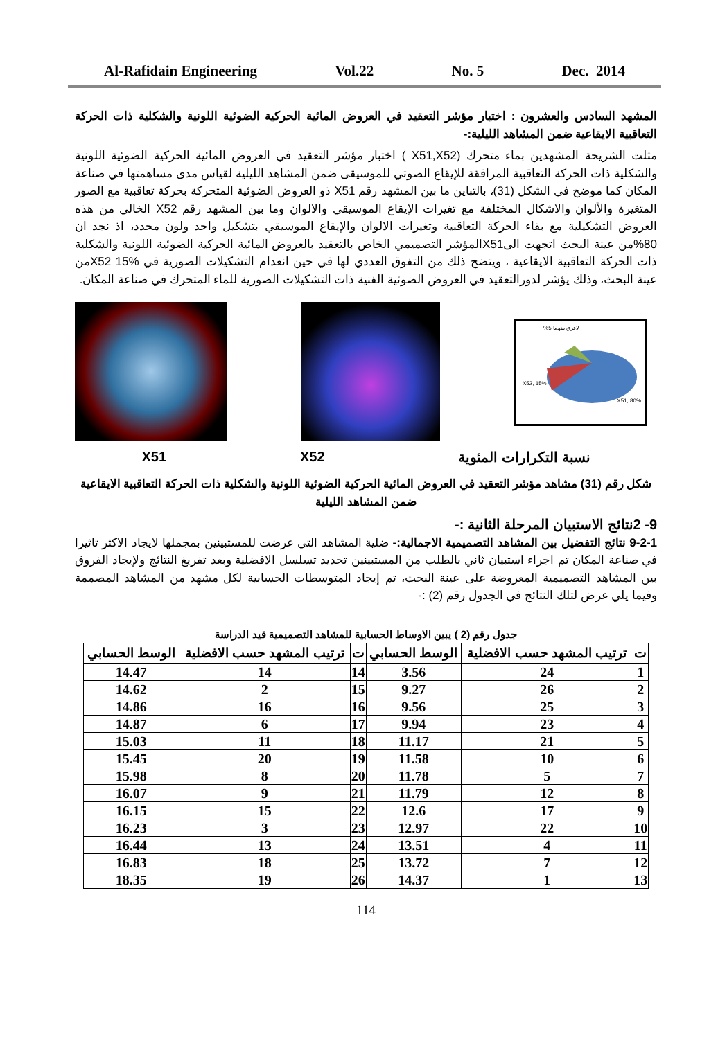Al-Rafidain Engineering Vol.22 No. 5 Dec. 2014
المشهد السادس والعشرون : اختبار مؤشر التعقيد في العروض المائية الحركية الضوئية اللونية والشكلية ذات الحركة التعاقبية الايقاعية ضمن المشاهد الليلية:-
مثلت الشريحة المشهدين بماء متحرك (X51,X52 ) اختبار مؤشر التعقيد في العروض المائية الحركية الضوئية اللونية والشكلية ذات الحركة التعاقبية المرافقة للإيقاع الصوتي للموسيقى ضمن المشاهد الليلية لقياس مدى مساهمتها في صناعة المكان كما موضح في الشكل (31)، بالتباين ما بين المشهد رقم X51 ذو العروض الضوئية المتحركة بحركة تعاقبية مع الصور المتغيرة والألوان والاشكال المختلفة مع تغيرات الإيقاع الموسيقي والالوان وما بين المشهد رقم X52 الخالي من هذه العروض التشكيلية مع بقاء الحركة التعاقبية وتغيرات الالوان والإيقاع الموسيقي بتشكيل واحد ولون محدد، اذ نجد ان 80%من عينة البحث اتجهت الىX51المؤشر التصميمي الخاص بالتعقيد بالعروض المائية الحركية الضوئية اللونية والشكلية ذات الحركة التعاقبية الايقاعية ، ويتضح ذلك من التفوق العددي لها في حين انعدام التشكيلات الصورية في X52 15%من عينة البحث، وذلك يؤشر لدورالتعقيد في العروض الضوئية الفنية ذات التشكيلات الصورية للماء المتحرك في صناعة المكان.
لافرق بينهما 5%
X52, 15%
X51, 80%
نسبة التكرارات المئوية X52 X51
شكل رقم (31) مشاهد مؤشر التعقيد في العروض المائية الحركية الضوئية اللونية والشكلية ذات الحركة التعاقبية الايقاعية ضمن المشاهد الليلية
9- 2نتائج الاستبيان المرحلة الثانية :-
9-2-1 نتائج التفضيل بين المشاهد التصميمية الاجمالية:- ضلية المشاهد التي عرضت للمستبينين بمجملها لايجاد الاكثر تاثيرا في صناعة المكان تم اجراء استبيان ثاني بالطلب من المستبينين تحديد تسلسل الافضلية وبعد تفريغ النتائج ولإيجاد الفروق بين المشاهد التصميمية المعروضة على عينة البحث، تم إيجاد المتوسطات الحسابية لكل مشهد من المشاهد المصممة وفيما يلي عرض لتلك النتائج في الجدول رقم (2) :-
جدول رقم (2 ) يبين الاوساط الحسابية للمشاهد التصميمية قيد الدراسة
| ت | ترتيب المشهد حسب الافضلية | الوسط الحسابي | ت | ترتيب المشهد حسب الافضلية | الوسط الحسابي |
| --- | --- | --- | --- | --- | --- |
| 1 | 24 | 3.56 | 14 | 14 | 14.47 |
| 2 | 26 | 9.27 | 15 | 2 | 14.62 |
| 3 | 25 | 9.56 | 16 | 16 | 14.86 |
| 4 | 23 | 9.94 | 17 | 6 | 14.87 |
| 5 | 21 | 11.17 | 18 | 11 | 15.03 |
| 6 | 10 | 11.58 | 19 | 20 | 15.45 |
| 7 | 5 | 11.78 | 20 | 8 | 15.98 |
| 8 | 12 | 11.79 | 21 | 9 | 16.07 |
| 9 | 17 | 12.6 | 22 | 15 | 16.15 |
| 10 | 22 | 12.97 | 23 | 3 | 16.23 |
| 11 | 4 | 13.51 | 24 | 13 | 16.44 |
| 12 | 7 | 13.72 | 25 | 18 | 16.83 |
| 13 | 1 | 14.37 | 26 | 19 | 18.35 |
114